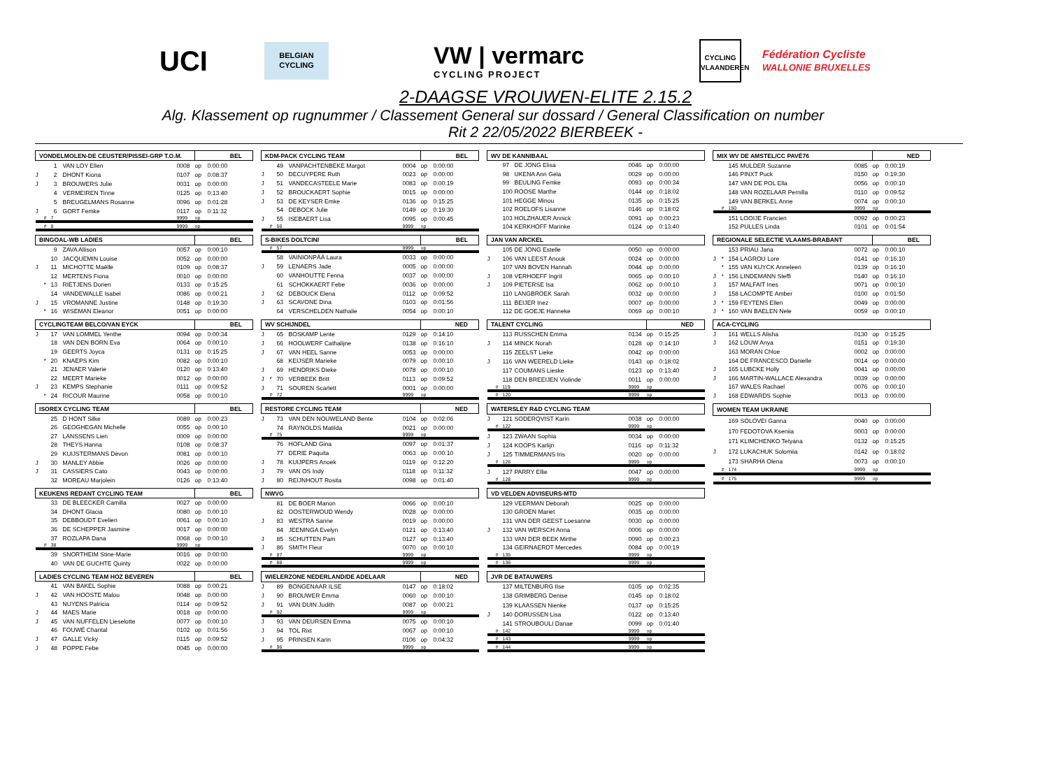UCI
BELGIAN
CYCLING
VW | vermarc
CYCLING PROJECT
CYCLING
VLAANDEREN
Fédération Cycliste
WALLONIE BRUXELLES
2-DAAGSE VROUWEN-ELITE 2.15.2
Alg. Klassement op rugnummer / Classement General sur dossard / General Classification on number
Rit 2 22/05/2022 BIERBEEK -
| VONDELMOLEN-DE CEUSTER/PISSEI-GRP T.O.M. | | | | | BEL | |
| --- | --- | --- | --- | --- | --- | --- |
| | | 1 | VAN LOY Ellen | 0008 | op | 0:00:00 |
| J | | 2 | DHONT Kiona | 0107 | op | 0:08:37 |
| J | | 3 | BROUWERS Julie | 0031 | op | 0:00:00 |
| | | 4 | VERMEIREN Tinne | 0125 | op | 0:13:40 |
| | | 5 | BREUGELMANS Rosanne | 0096 | op | 0:01:28 |
| J | | 6 | GORT Femke | 0117 | op | 0:11:32 |
| | # | 7 | | 9999 | op | |
| | # | 8 | | 9999 | op | |
| KDM-PACK CYCLING TEAM | | | | | BEL | |
| --- | --- | --- | --- | --- | --- | --- |
| | | 49 | VANPACHTENBEKE Margot | 0004 | op | 0:00:00 |
| J | | 50 | DECUYPERE Ruth | 0023 | op | 0:00:00 |
| J | | 51 | VANDECASTEELE Marie | 0083 | op | 0:00:19 |
| J | | 52 | BROUCKAERT Sophie | 0015 | op | 0:00:00 |
| J | | 53 | DE KEYSER Emke | 0136 | op | 0:15:25 |
| | | 54 | DEBOCK Julie | 0149 | op | 0:19:30 |
| J | | 55 | ISEBAERT Lisa | 0095 | op | 0:00:45 |
| | # | 56 | | 9999 | op | |
| WV DE KANNIBAAL | | | | | | |
| --- | --- | --- | --- | --- | --- | --- |
| | | 97 | DE JONG Elisa | 0046 | op | 0:00:00 |
| | | 98 | UKENA Ann Gela | 0029 | op | 0:00:00 |
| | | 99 | BEULING Femke | 0093 | op | 0:00:34 |
| | | 100 | ROOSE Marthe | 0144 | op | 0:18:02 |
| | | 101 | HEGGE Minou | 0135 | op | 0:15:25 |
| | | 102 | ROELOFS Lisanne | 0146 | op | 0:18:02 |
| | | 103 | HOLZHAUER Annick | 0091 | op | 0:00:23 |
| | | 104 | KERKHOFF Marinke | 0124 | op | 0:13:40 |
| MIX WV DE AMSTEL/CC PAVÉ76 | | | | | NED | |
| --- | --- | --- | --- | --- | --- | --- |
| | | 145 | MULDER Suzanne | 0085 | op | 0:00:19 |
| | | 146 | PINXT Puck | 0150 | op | 0:19:30 |
| | | 147 | VAN DE POL Ella | 0056 | op | 0:00:10 |
| | | 148 | VAN ROZELAAR Pernilla | 0110 | op | 0:09:52 |
| | | 149 | VAN BERKEL Anne | 0074 | op | 0:00:10 |
| | # | 150 | | 9999 | op | |
| | | 151 | LOOIJE Francien | 0092 | op | 0:00:23 |
| | | 152 | PULLES Linda | 0101 | op | 0:01:54 |
| BINGOAL-WB LADIES | | | | | BEL | |
| --- | --- | --- | --- | --- | --- | --- |
| | | 9 | ZAVA Allison | 0057 | op | 0:00:10 |
| | | 10 | JACQUEMIN Louise | 0052 | op | 0:00:00 |
| J | | 11 | MICHOTTE Maëlle | 0109 | op | 0:08:37 |
| | | 12 | MERTENS Fiona | 0010 | op | 0:00:00 |
| | * | 13 | RIETJENS Dorien | 0133 | op | 0:15:25 |
| | | 14 | VANDEWALLE Isabel | 0086 | op | 0:00:21 |
| J | | 15 | VROMANNE Justine | 0148 | op | 0:19:30 |
| | * | 16 | WISEMAN Eleanor | 0051 | op | 0:00:00 |
| S-BIKES DOLTCINI | | | | | BEL | |
| --- | --- | --- | --- | --- | --- | --- |
| | # | 57 | | 9999 | op | |
| | | 58 | VAINIONPÄÄ Laura | 0033 | op | 0:00:00 |
| J | | 59 | LENAERS Jade | 0005 | op | 0:00:00 |
| | | 60 | VANHOUTTE Fenna | 0037 | op | 0:00:00 |
| | | 61 | SCHOKKAERT Febe | 0036 | op | 0:00:00 |
| J | | 62 | DEBOUCK Elena | 0112 | op | 0:09:52 |
| J | | 63 | SCAVONE Dina | 0103 | op | 0:01:56 |
| | | 64 | VERSCHELDEN Nathalie | 0054 | op | 0:00:10 |
| JAN VAN ARCKEL | | | | | | |
| --- | --- | --- | --- | --- | --- | --- |
| | | 105 | DE JONG Estelle | 0050 | op | 0:00:00 |
| J | | 106 | VAN LEEST Anouk | 0024 | op | 0:00:00 |
| | | 107 | VAN BOVEN Hannah | 0044 | op | 0:00:00 |
| J | | 108 | VERHOEFF Ingrit | 0065 | op | 0:00:10 |
| J | | 109 | PIETERSE Isa | 0062 | op | 0:00:10 |
| | | 110 | LANGBROEK Sarah | 0032 | op | 0:00:00 |
| | | 111 | BEIJER Inez | 0007 | op | 0:00:00 |
| | | 112 | DE GOEJE Hanneke | 0069 | op | 0:00:10 |
| REGIONALE SELECTIE VLAAMS-BRABANT | | | | | BEL | |
| --- | --- | --- | --- | --- | --- | --- |
| | | 153 | PRIAU Jana | 0072 | op | 0:00:10 |
| J | * | 154 | LAGROU Lore | 0141 | op | 0:16:10 |
| | * | 155 | VAN KUYCK Anneleen | 0139 | op | 0:16:10 |
| J | * | 156 | LINDEMANN Steffi | 0140 | op | 0:16:10 |
| J | | 157 | MALFAIT Ines | 0071 | op | 0:00:10 |
| J | | 158 | LACOMPTE Amber | 0100 | op | 0:01:50 |
| J | * | 159 | FEYTENS Ellen | 0049 | op | 0:00:00 |
| J | * | 160 | VAN BAELEN Nele | 0059 | op | 0:00:10 |
| CYCLINGTEAM BELCO/VAN EYCK | | | | | BEL | |
| --- | --- | --- | --- | --- | --- | --- |
| J | | 17 | VAN LOMMEL Yenthe | 0094 | op | 0:00:34 |
| | | 18 | VAN DEN BORN Eva | 0064 | op | 0:00:10 |
| | | 19 | GEERTS Joyca | 0131 | op | 0:15:25 |
| | * | 20 | KNAEPS Kim | 0082 | op | 0:00:10 |
| | | 21 | JENAER Valerie | 0120 | op | 0:13:40 |
| | | 22 | MEERT Marieke | 0012 | op | 0:00:00 |
| J | | 23 | KEMPS Stephanie | 0111 | op | 0:09:52 |
| | * | 24 | RICOUR Maurine | 0058 | op | 0:00:10 |
| WV SCHIJNDEL | | | | | NED | |
| --- | --- | --- | --- | --- | --- | --- |
| J | | 65 | BOSKAMP Lente | 0129 | op | 0:14:10 |
| J | | 66 | HOOLWERF Cathalijne | 0138 | op | 0:16:10 |
| J | | 67 | VAN HEEL Sanne | 0053 | op | 0:00:00 |
| | | 68 | KEIJSER Marieke | 0079 | op | 0:00:10 |
| J | | 69 | HENDRIKS Dieke | 0078 | op | 0:00:10 |
| J | * | 70 | VERBEEK Britt | 0113 | op | 0:09:52 |
| J | | 71 | SOUREN Scarlett | 0001 | op | 0:00:00 |
| | # | 72 | | 9999 | op | |
| TALENT CYCLING | | | | | NED | |
| --- | --- | --- | --- | --- | --- | --- |
| | | 113 | RUSSCHEN Emma | 0134 | op | 0:15:25 |
| J | | 114 | MINCK Norah | 0128 | op | 0:14:10 |
| | | 115 | ZEELST Lieke | 0042 | op | 0:00:00 |
| J | | 116 | VAN WEERELD Lieke | 0143 | op | 0:18:02 |
| | | 117 | COUMANS Lieske | 0123 | op | 0:13:40 |
| | | 118 | DEN BREEIJEN Violinde | 0011 | op | 0:00:00 |
| | # | 119 | | 9999 | op | |
| | # | 120 | | 9999 | op | |
| ACA-CYCLING | | | | | | |
| --- | --- | --- | --- | --- | --- | --- |
| J | | 161 | WELLS Alisha | 0130 | op | 0:15:25 |
| J | | 162 | LOUW Anya | 0151 | op | 0:19:30 |
| | | 163 | MORAN Chloe | 0002 | op | 0:00:00 |
| | | 164 | DE FRANCESCO Danielle | 0014 | op | 0:00:00 |
| J | | 165 | LUBCKE Holly | 0041 | op | 0:00:00 |
| J | | 166 | MARTIN-WALLACE Alexandra | 0039 | op | 0:00:00 |
| | | 167 | WALES Rachael | 0076 | op | 0:00:10 |
| J | | 168 | EDWARDS Sophie | 0013 | op | 0:00:00 |
| ISOREX CYCLING TEAM | | | | | BEL | |
| --- | --- | --- | --- | --- | --- | --- |
| | | 25 | D´HONT Silke | 0089 | op | 0:00:23 |
| | | 26 | GEOGHEGAN Michelle | 0055 | op | 0:00:10 |
| | | 27 | LANSSENS Lien | 0009 | op | 0:00:00 |
| | | 28 | THEYS Hanna | 0108 | op | 0:08:37 |
| | | 29 | KUIJSTERMANS Dèvon | 0081 | op | 0:00:10 |
| J | | 30 | MANLEY Abbie | 0026 | op | 0:00:00 |
| J | | 31 | CASSIERS Cato | 0043 | op | 0:00:00 |
| | | 32 | MOREAU Marjolein | 0126 | op | 0:13:40 |
| RESTORE CYCLING TEAM | | | | | NED | |
| --- | --- | --- | --- | --- | --- | --- |
| J | | 73 | VAN DEN NOUWELAND Bente | 0104 | op | 0:02:06 |
| | | 74 | RAYNOLDS Matilda | 0021 | op | 0:00:00 |
| | # | 75 | | 9999 | op | |
| | | 76 | HOFLAND Gina | 0097 | op | 0:01:37 |
| | | 77 | DERIE Paquita | 0063 | op | 0:00:10 |
| J | | 78 | KUIJPERS Anoek | 0119 | op | 0:12:20 |
| J | | 79 | VAN OS Indy | 0118 | op | 0:11:32 |
| J | | 80 | REIJNHOUT Rosita | 0098 | op | 0:01:40 |
| WATERSLEY R&D CYCLING TEAM | | | | | | |
| --- | --- | --- | --- | --- | --- | --- |
| J | | 121 | SODERQVIST Karin | 0038 | op | 0:00:00 |
| | # | 122 | | 9999 | op | |
| J | | 123 | ZWAAN Sophia | 0034 | op | 0:00:00 |
| J | | 124 | KOOPS Karlijn | 0116 | op | 0:11:32 |
| J | | 125 | TIMMERMANS Iris | 0020 | op | 0:00:00 |
| | # | 126 | | 9999 | op | |
| J | | 127 | PARRY Ellie | 0047 | op | 0:00:00 |
| | # | 128 | | 9999 | op | |
| WOMEN TEAM UKRAINE | | | | | | |
| --- | --- | --- | --- | --- | --- | --- |
| | | 169 | SOLOVEI Ganna | 0040 | op | 0:00:00 |
| | | 170 | FEDOTOVA Kseniia | 0003 | op | 0:00:00 |
| | | 171 | KLIMCHENKO Tetyana | 0132 | op | 0:15:25 |
| J | | 172 | LUKACHUK Solomiia | 0142 | op | 0:18:02 |
| | | 173 | SHARHA Olena | 0073 | op | 0:00:10 |
| | # | 174 | | 9999 | op | |
| | # | 175 | | 9999 | op | |
| KEUKENS REDANT CYCLING TEAM | | | | | BEL | |
| --- | --- | --- | --- | --- | --- | --- |
| | | 33 | DE BLEECKER Camilla | 0027 | op | 0:00:00 |
| | | 34 | DHONT Glacia | 0080 | op | 0:00:10 |
| | | 35 | DEBBOUDT Evelien | 0061 | op | 0:00:10 |
| | | 36 | DE SCHEPPER Jasmine | 0017 | op | 0:00:00 |
| | | 37 | ROZLAPA Dana | 0068 | op | 0:00:10 |
| | # | 38 | | 9999 | op | |
| | | 39 | SNORTHEIM Stine-Marie | 0016 | op | 0:00:00 |
| | | 40 | VAN DE GUCHTE Quinty | 0022 | op | 0:00:00 |
| NWVG | | | | | | |
| --- | --- | --- | --- | --- | --- | --- |
| | | 81 | DE BOER Manon | 0066 | op | 0:00:10 |
| | | 82 | OOSTERWOUD Wendy | 0028 | op | 0:00:00 |
| J | | 83 | WESTRA Sanne | 0019 | op | 0:00:00 |
| | | 84 | JEENINGA Evelyn | 0121 | op | 0:13:40 |
| J | | 85 | SCHUTTEN Pam | 0127 | op | 0:13:40 |
| J | | 86 | SMITH Fleur | 0070 | op | 0:00:10 |
| | # | 87 | | 9999 | op | |
| | # | 88 | | 9999 | op | |
| VD VELDEN ADVISEURS-MTD | | | | | | |
| --- | --- | --- | --- | --- | --- | --- |
| | | 129 | VEERMAN Deborah | 0025 | op | 0:00:00 |
| | | 130 | GROEN Mariet | 0035 | op | 0:00:00 |
| | | 131 | VAN DER GEEST Loesanne | 0030 | op | 0:00:00 |
| J | | 132 | VAN WERSCH Anna | 0006 | op | 0:00:00 |
| | | 133 | VAN DER BEEK Mirthe | 0090 | op | 0:00:23 |
| | | 134 | GEIRNAERDT Mercedes | 0084 | op | 0:00:19 |
| | # | 135 | | 9999 | op | |
| | # | 136 | | 9999 | op | |
| LADIES CYCLING TEAM HOZ BEVEREN | | | | | BEL | |
| --- | --- | --- | --- | --- | --- | --- |
| | | 41 | VAN BAKEL Sophie | 0088 | op | 0:00:21 |
| J | | 42 | VAN HOOSTE Malou | 0048 | op | 0:00:00 |
| | | 43 | NUYENS Patricia | 0114 | op | 0:09:52 |
| J | | 44 | MAES Marie | 0018 | op | 0:00:00 |
| J | | 45 | VAN NUFFELEN Lieselotte | 0077 | op | 0:00:10 |
| | | 46 | FOUWÉ Chantal | 0102 | op | 0:01:56 |
| J | | 47 | GALLE Vicky | 0115 | op | 0:09:52 |
| J | | 48 | POPPE Febe | 0045 | op | 0:00:00 |
| WIELERZONE NEDERLAND/DE ADELAAR | | | | | NED | |
| --- | --- | --- | --- | --- | --- | --- |
| J | | 89 | BONGENAAR ILSE | 0147 | op | 0:18:02 |
| J | | 90 | BROUWER Emma | 0060 | op | 0:00:10 |
| J | | 91 | VAN DUIN Judith | 0087 | op | 0:00:21 |
| | # | 92 | | 9999 | op | |
| J | | 93 | VAN DEURSEN Emma | 0075 | op | 0:00:10 |
| J | | 94 | TOL Rixt | 0067 | op | 0:00:10 |
| J | | 95 | PRINSEN Karin | 0106 | op | 0:04:32 |
| | # | 96 | | 9999 | op | |
| JVR DE BATAUWERS | | | | | | |
| --- | --- | --- | --- | --- | --- | --- |
| | | 137 | MILTENBURG Ilse | 0105 | op | 0:02:35 |
| | | 138 | GRIMBERG Denise | 0145 | op | 0:18:02 |
| | | 139 | KLAASSEN Nienke | 0137 | op | 0:15:25 |
| J | | 140 | DORUSSEN Lisa | 0122 | op | 0:13:40 |
| | | 141 | STROUBOULI Danae | 0099 | op | 0:01:40 |
| | # | 142 | | 9999 | op | |
| | # | 143 | | 9999 | op | |
| | # | 144 | | 9999 | op | |